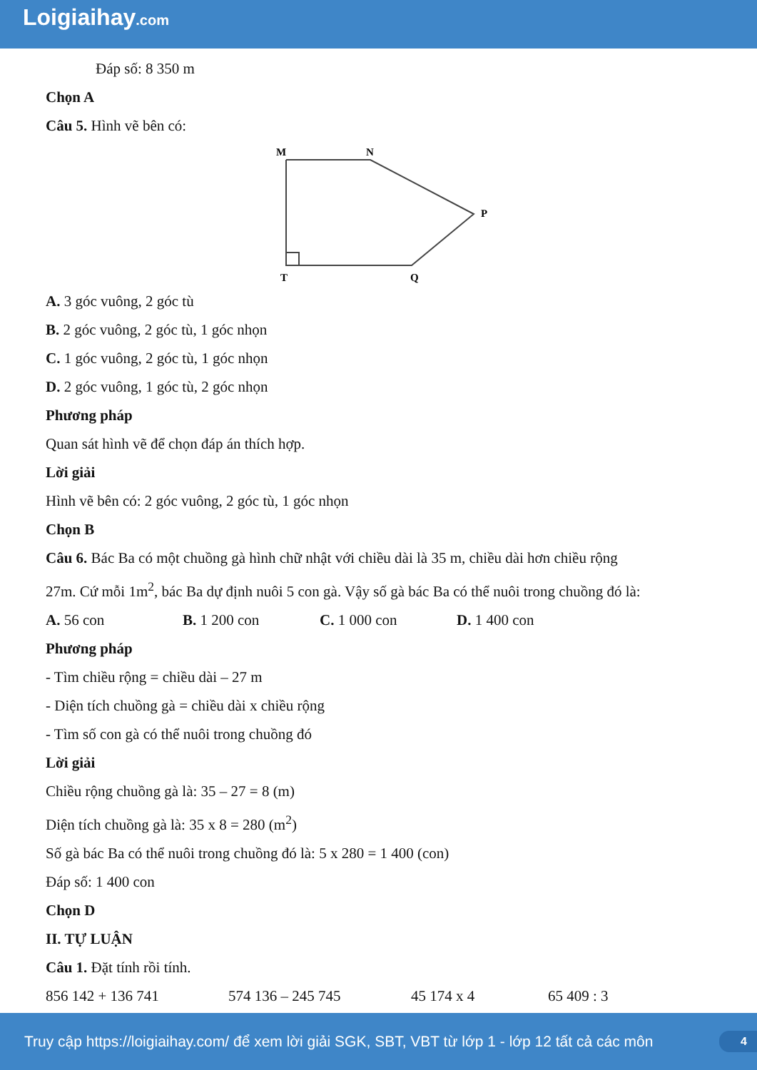Loigiaihay.com
Đáp số: 8 350 m
Chọn A
Câu 5. Hình vẽ bên có:
M
N
P
T
Q
A. 3 góc vuông, 2 góc tù
B. 2 góc vuông, 2 góc tù, 1 góc nhọn
C. 1 góc vuông, 2 góc tù, 1 góc nhọn
D. 2 góc vuông, 1 góc tù, 2 góc nhọn
Phương pháp
Quan sát hình vẽ để chọn đáp án thích hợp.
Lời giải
Hình vẽ bên có: 2 góc vuông, 2 góc tù, 1 góc nhọn
Chọn B
Câu 6. Bác Ba có một chuồng gà hình chữ nhật với chiều dài là 35 m, chiều dài hơn chiều rộng
27m. Cứ mỗi 1m<sup>2</sup>, bác Ba dự định nuôi 5 con gà. Vậy số gà bác Ba có thể nuôi trong chuồng đó là:
A. 56 con B. 1 200 con C. 1 000 con D. 1 400 con
Phương pháp
- Tìm chiều rộng = chiều dài – 27 m
- Diện tích chuồng gà = chiều dài x chiều rộng
- Tìm số con gà có thể nuôi trong chuồng đó
Lời giải
Chiều rộng chuồng gà là: 35 – 27 = 8 (m)
Diện tích chuồng gà là: 35 x 8 = 280 (m<sup>2</sup>)
Số gà bác Ba có thể nuôi trong chuồng đó là: 5 x 280 = 1 400 (con)
Đáp số: 1 400 con
Chọn D
II. TỰ LUẬN
Câu 1. Đặt tính rồi tính.
856 142 + 136 741 574 136 – 245 745 45 174 x 4 65 409 : 3
Truy cập https://loigiaihay.com/ để xem lời giải SGK, SBT, VBT từ lớp 1 - lớp 12 tất cả các môn 4